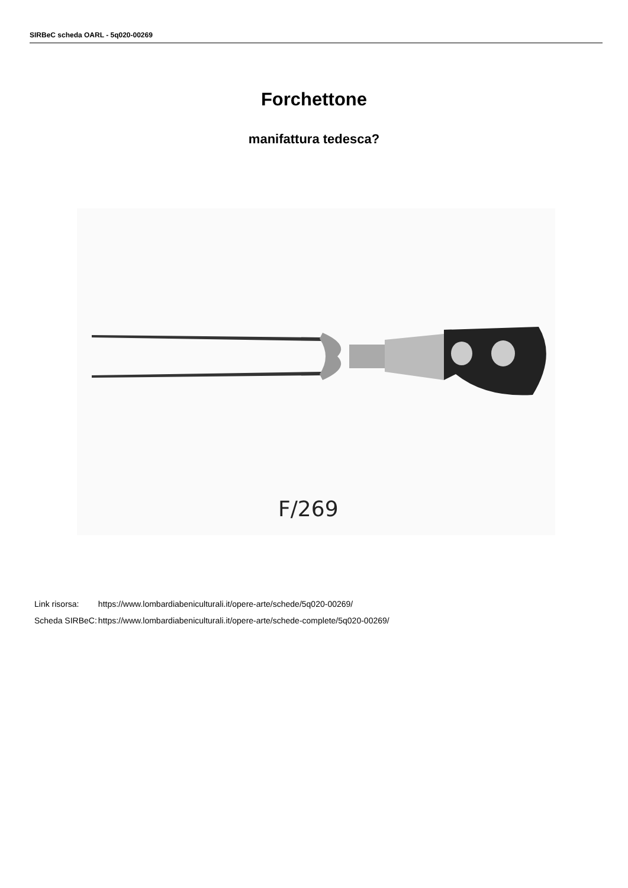SIRBeC scheda OARL - 5q020-00269
Forchettone
manifattura tedesca?
F/269
| Link risorsa: | https://www.lombardiabeniculturali.it/opere-arte/schede/5q020-00269/ |
| Scheda SIRBeC: | https://www.lombardiabeniculturali.it/opere-arte/schede-complete/5q020-00269/ |